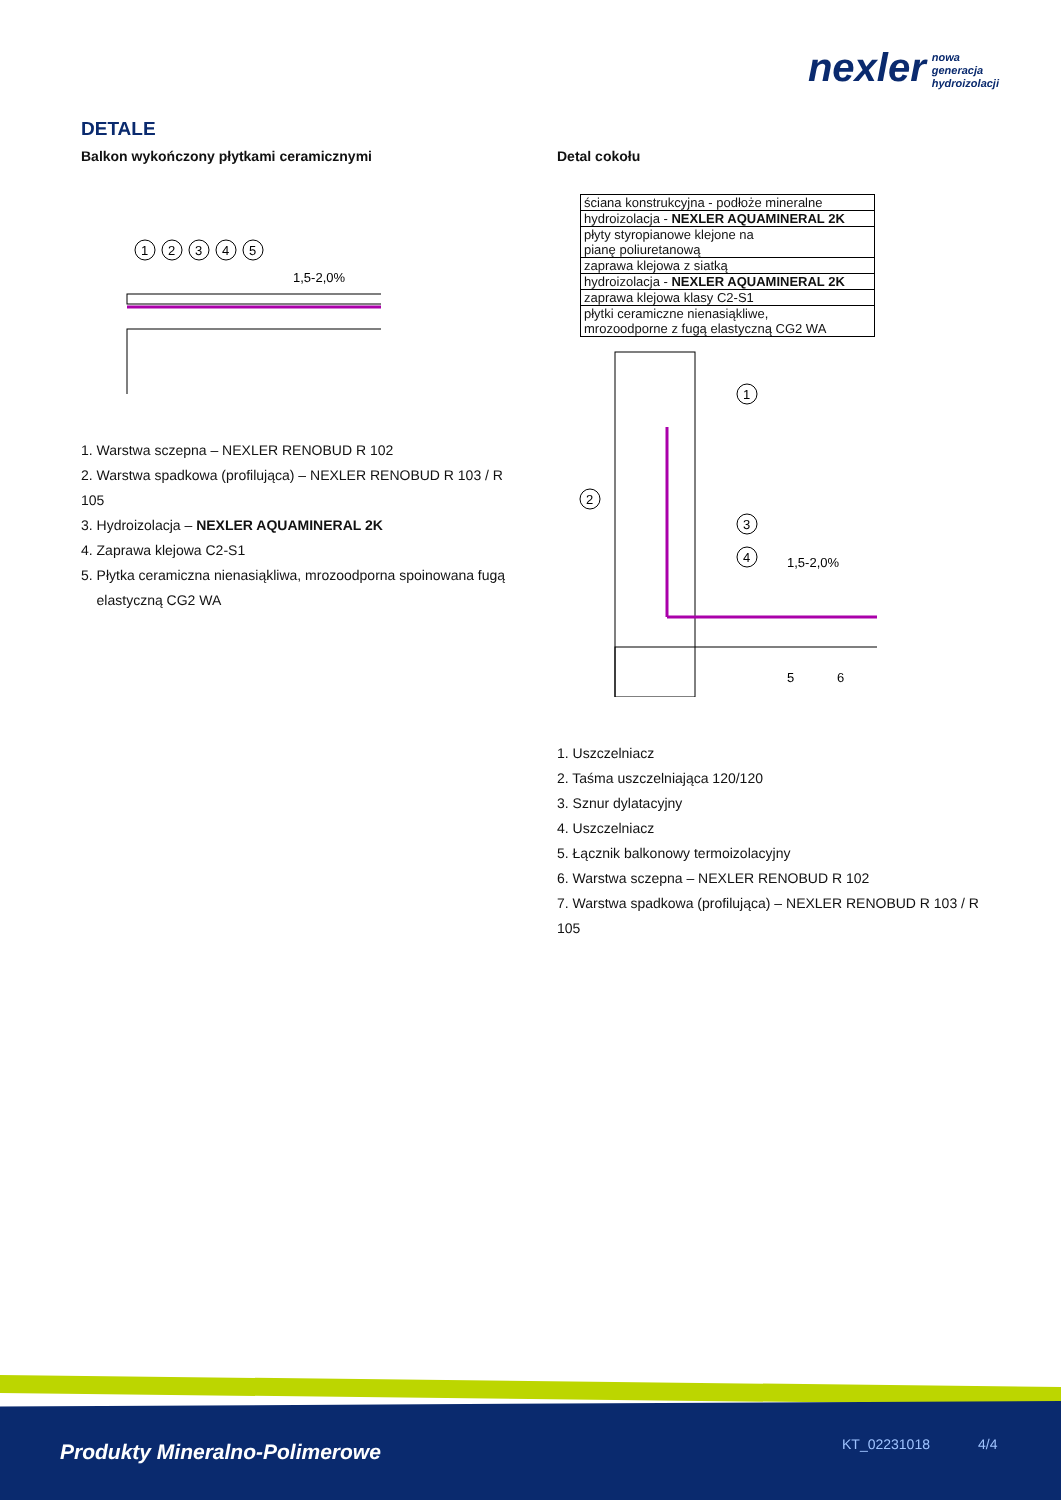nexler nowa
generacja
hydroizolacji
DETALE
Balkon wykończony płytkami ceramicznymi
1
2
3
4
5
1,5-2,0%
1. Warstwa sczepna – NEXLER RENOBUD R 102
2. Warstwa spadkowa (profilująca) – NEXLER RENOBUD R 103 / R 105
3. Hydroizolacja – NEXLER AQUAMINERAL 2K
4. Zaprawa klejowa C2-S1
5. Płytka ceramiczna nienasiąkliwa, mrozoodporna spoinowana fugą
elastyczną CG2 WA
Detal cokołu
| ściana konstrukcyjna - podłoże mineralne |
| hydroizolacja - NEXLER AQUAMINERAL 2K |
| płyty styropianowe klejone na pianę poliuretanową |
| zaprawa klejowa z siatką |
| hydroizolacja - NEXLER AQUAMINERAL 2K |
| zaprawa klejowa klasy C2-S1 |
| płytki ceramiczne nienasiąkliwe, mrozoodporne z fugą elastyczną CG2 WA |
1
2
3
4
1,5-2,0%
5
6
1. Uszczelniacz
2. Taśma uszczelniająca 120/120
3. Sznur dylatacyjny
4. Uszczelniacz
5. Łącznik balkonowy termoizolacyjny
6. Warstwa sczepna – NEXLER RENOBUD R 102
7. Warstwa spadkowa (profilująca) – NEXLER RENOBUD R 103 / R 105
Produkty Mineralno-Polimerowe KT_02231018 4/4